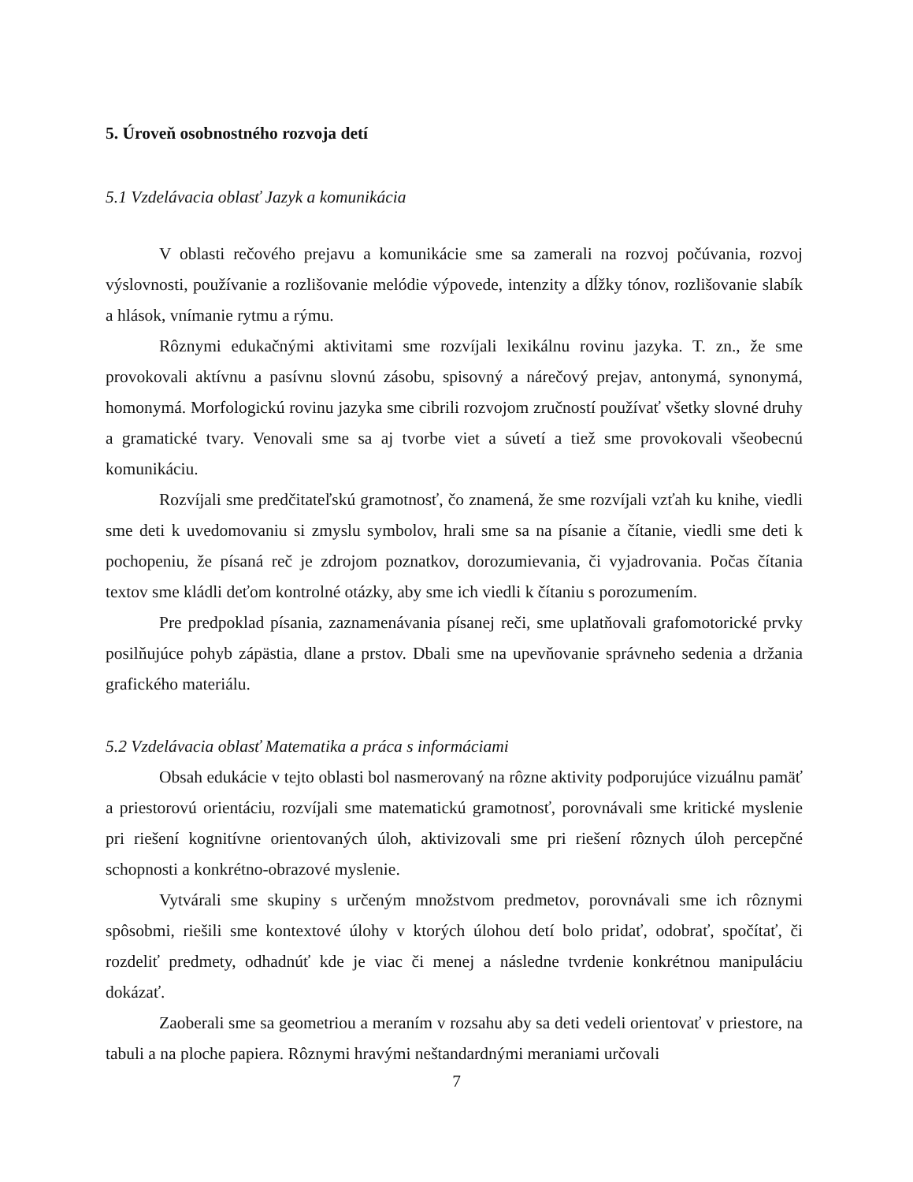5. Úroveň osobnostného rozvoja detí
5.1 Vzdelávacia oblasť Jazyk a komunikácia
V oblasti rečového prejavu a komunikácie sme sa zamerali na rozvoj počúvania, rozvoj výslovnosti, používanie a rozlišovanie melódie výpovede, intenzity a dĺžky tónov, rozlišovanie slabík a hlások, vnímanie rytmu a rýmu.
Rôznymi edukačnými aktivitami sme rozvíjali lexikálnu rovinu jazyka. T. zn., že sme provokovali aktívnu a pasívnu slovnú zásobu, spisovný a nárečový prejav, antonymá, synonymá, homonymá. Morfologickú rovinu jazyka sme cibrili rozvojom zručností používať všetky slovné druhy a gramatické tvary. Venovali sme sa aj tvorbe viet a súvetí a tiež sme provokovali všeobecnú komunikáciu.
Rozvíjali sme predčitateľskú gramotnosť, čo znamená, že sme rozvíjali vzťah ku knihe, viedli sme deti k uvedomovaniu si zmyslu symbolov, hrali sme sa na písanie a čítanie, viedli sme deti k pochopeniu, že písaná reč je zdrojom poznatkov, dorozumievania, či vyjadrovania. Počas čítania textov sme kládli deťom kontrolné otázky, aby sme ich viedli k čítaniu s porozumením.
Pre predpoklad písania, zaznamenávania písanej reči, sme uplatňovali grafomotorické prvky posilňujúce pohyb zápästia, dlane a prstov. Dbali sme na upevňovanie správneho sedenia a držania grafického materiálu.
5.2 Vzdelávacia oblasť Matematika a práca s informáciami
Obsah edukácie v tejto oblasti bol nasmerovaný na rôzne aktivity podporujúce vizuálnu pamäť a priestorovú orientáciu, rozvíjali sme matematickú gramotnosť, porovnávali sme kritické myslenie pri riešení kognitívne orientovaných úloh, aktivizovali sme pri riešení rôznych úloh percepčné schopnosti a konkrétno-obrazové myslenie.
Vytvárali sme skupiny s určeným množstvom predmetov, porovnávali sme ich rôznymi spôsobmi, riešili sme kontextové úlohy v ktorých úlohou detí bolo pridať, odobrať, spočítať, či rozdeliť predmety, odhadnúť kde je viac či menej a následne tvrdenie konkrétnou manipuláciu dokázať.
Zaoberali sme sa geometriou a meraním v rozsahu aby sa deti vedeli orientovať v priestore, na tabuli a na ploche papiera. Rôznymi hravými neštandardnými meraniami určovali
7